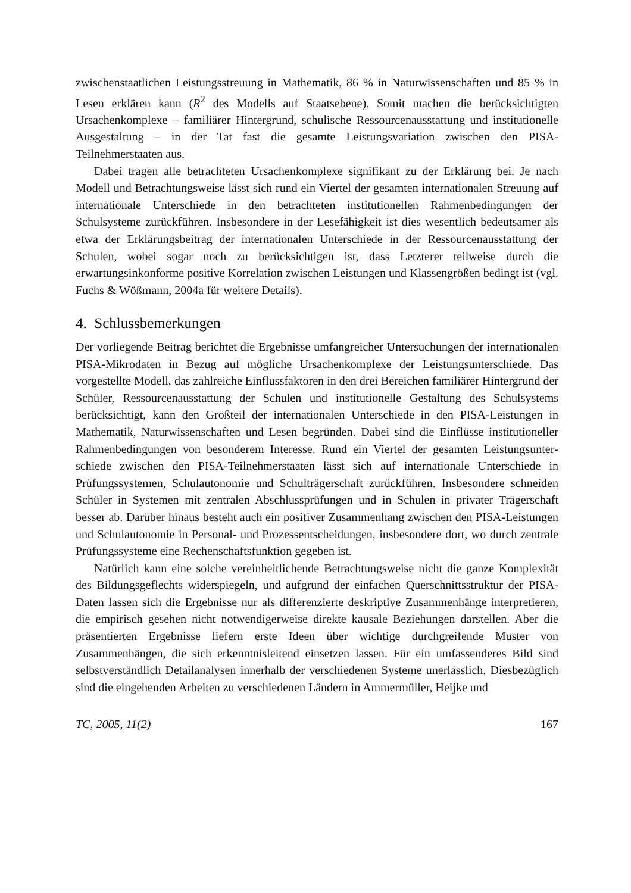zwischenstaatlichen Leistungsstreuung in Mathematik, 86 % in Naturwissenschaften und 85 % in Lesen erklären kann (R<sup>2</sup> des Modells auf Staatsebene). Somit machen die berücksichtigten Ursachenkomplexe – familiärer Hintergrund, schulische Ressourcen­ausstattung und institutionelle Ausgestaltung – in der Tat fast die gesamte Leistungs­variation zwischen den PISA-Teilnehmerstaaten aus.
Dabei tragen alle betrachteten Ursachenkomplexe signifikant zu der Erklärung bei. Je nach Modell und Betrachtungsweise lässt sich rund ein Viertel der gesamten inter­nationalen Streuung auf internationale Unterschiede in den betrachteten institutionel­len Rahmenbedingungen der Schulsysteme zurückführen. Insbesondere in der Lesefä­higkeit ist dies wesentlich bedeutsamer als etwa der Erklärungsbeitrag der internatio­nalen Unterschiede in der Ressourcenausstattung der Schulen, wobei sogar noch zu berücksichtigen ist, dass Letzterer teilweise durch die erwartungsinkonforme positive Korrelation zwischen Leistungen und Klassengrößen bedingt ist (vgl. Fuchs & Wöß­mann, 2004a für weitere Details).
4. Schlussbemerkungen
Der vorliegende Beitrag berichtet die Ergebnisse umfangreicher Untersuchungen der internationalen PISA-Mikrodaten in Bezug auf mögliche Ursachenkomplexe der Leis­tungsunterschiede. Das vorgestellte Modell, das zahlreiche Einflussfaktoren in den drei Bereichen familiärer Hintergrund der Schüler, Ressourcenausstattung der Schulen und institutionelle Gestaltung des Schulsystems berücksichtigt, kann den Großteil der internationalen Unterschiede in den PISA-Leistungen in Mathematik, Naturwissen­schaften und Lesen begründen. Dabei sind die Einflüsse institutioneller Rahmenbedin­gungen von besonderem Interesse. Rund ein Viertel der gesamten Leistungsunter­schiede zwischen den PISA-Teilnehmerstaaten lässt sich auf internationale Unter­schiede in Prüfungssystemen, Schulautonomie und Schulträgerschaft zurückführen. Insbesondere schneiden Schüler in Systemen mit zentralen Abschlussprüfungen und in Schulen in privater Trägerschaft besser ab. Darüber hinaus besteht auch ein positiver Zusammenhang zwischen den PISA-Leistungen und Schulautonomie in Personal- und Prozessentscheidungen, insbesondere dort, wo durch zentrale Prüfungssysteme eine Rechenschaftsfunktion gegeben ist.
Natürlich kann eine solche vereinheitlichende Betrachtungsweise nicht die ganze Komplexität des Bildungsgeflechts widerspiegeln, und aufgrund der einfachen Quer­schnittsstruktur der PISA-Daten lassen sich die Ergebnisse nur als differenzierte de­skriptive Zusammenhänge interpretieren, die empirisch gesehen nicht notwendiger­weise direkte kausale Beziehungen darstellen. Aber die präsentierten Ergebnisse lie­fern erste Ideen über wichtige durchgreifende Muster von Zusammenhängen, die sich erkenntnisleitend einsetzen lassen. Für ein umfassenderes Bild sind selbstverständlich Detailanalysen innerhalb der verschiedenen Systeme unerlässlich. Diesbezüglich sind die eingehenden Arbeiten zu verschiedenen Ländern in Ammermüller, Heijke und
TC, 2005, 11(2) 167